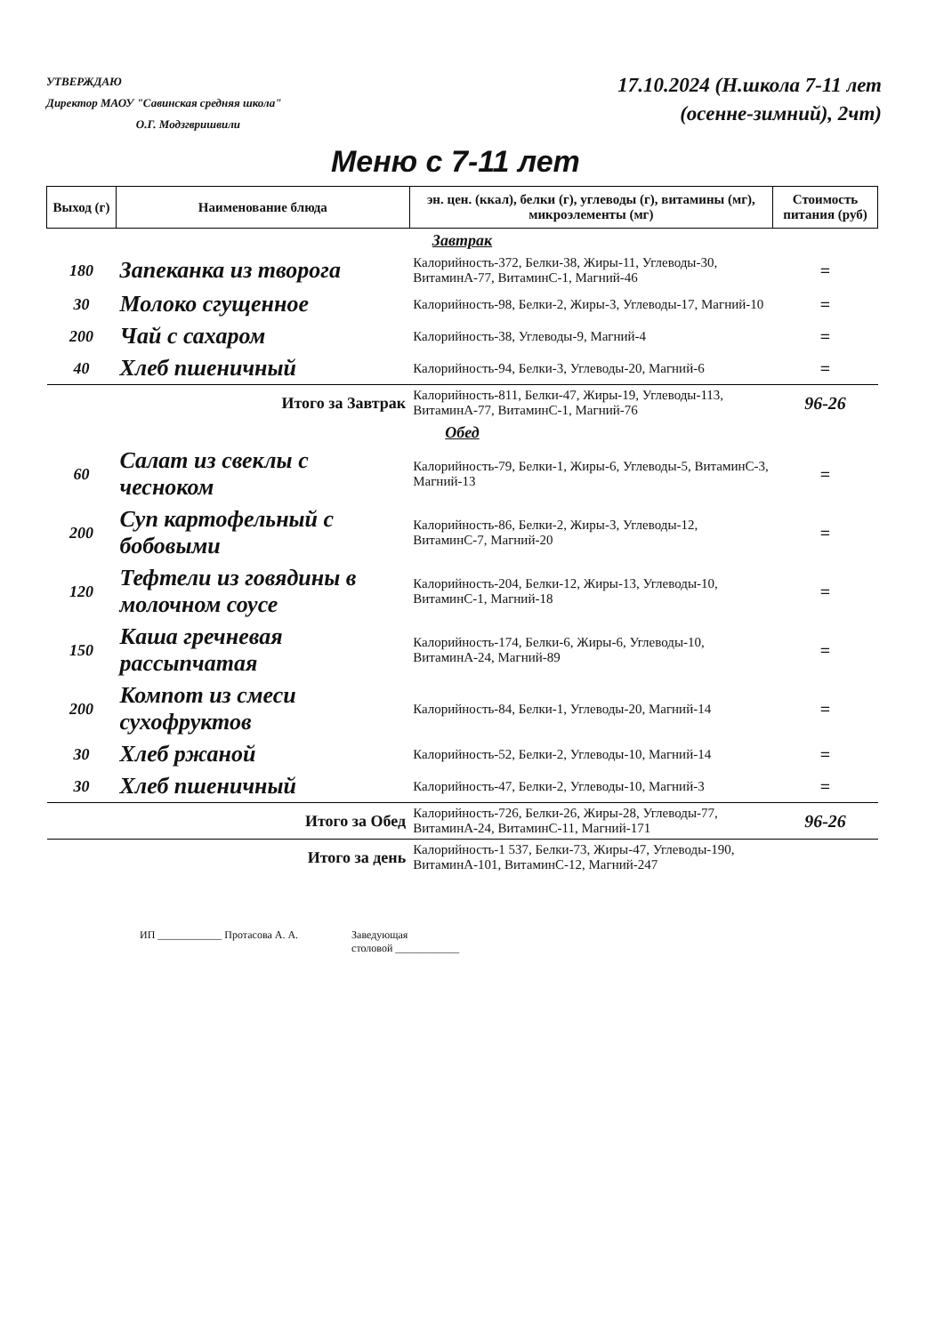УТВЕРЖДАЮ
Директор МАОУ "Савинская средняя школа"
О.Г. Модзгвришвили
17.10.2024 (Н.школа 7-11 лет
(осенне-зимний), 2чт)
Меню с 7-11 лет
| Выход (г) | Наименование блюда | эн. цен. (ккал), белки (г), углеводы (г), витамины (мг), микроэлементы (мг) | Стоимость питания (руб) |
| --- | --- | --- | --- |
| Завтрак | | | |
| 180 | Запеканка из творога | Калорийность-372, Белки-38, Жиры-11, Углеводы-30, ВитаминА-77, ВитаминС-1, Магний-46 | = |
| 30 | Молоко сгущенное | Калорийность-98, Белки-2, Жиры-3, Углеводы-17, Магний-10 | = |
| 200 | Чай с сахаром | Калорийность-38, Углеводы-9, Магний-4 | = |
| 40 | Хлеб пшеничный | Калорийность-94, Белки-3, Углеводы-20, Магний-6 | = |
| Итого за Завтрак | | Калорийность-811, Белки-47, Жиры-19, Углеводы-113, ВитаминА-77, ВитаминС-1, Магний-76 | 96-26 |
| Обед | | | |
| 60 | Салат из свеклы с чесноком | Калорийность-79, Белки-1, Жиры-6, Углеводы-5, ВитаминС-3, Магний-13 | = |
| 200 | Суп картофельный с бобовыми | Калорийность-86, Белки-2, Жиры-3, Углеводы-12, ВитаминС-7, Магний-20 | = |
| 120 | Тефтели из говядины в молочном соусе | Калорийность-204, Белки-12, Жиры-13, Углеводы-10, ВитаминС-1, Магний-18 | = |
| 150 | Каша гречневая рассыпчатая | Калорийность-174, Белки-6, Жиры-6, Углеводы-10, ВитаминА-24, Магний-89 | = |
| 200 | Компот из смеси сухофруктов | Калорийность-84, Белки-1, Углеводы-20, Магний-14 | = |
| 30 | Хлеб ржаной | Калорийность-52, Белки-2, Углеводы-10, Магний-14 | = |
| 30 | Хлеб пшеничный | Калорийность-47, Белки-2, Углеводы-10, Магний-3 | = |
| Итого за Обед | | Калорийность-726, Белки-26, Жиры-28, Углеводы-77, ВитаминА-24, ВитаминС-11, Магний-171 | 96-26 |
| Итого за день | | Калорийность-1 537, Белки-73, Жиры-47, Углеводы-190, ВитаминА-101, ВитаминС-12, Магний-247 | |
ИП ____________ Протасова А. А. Заведующая
столовой ____________